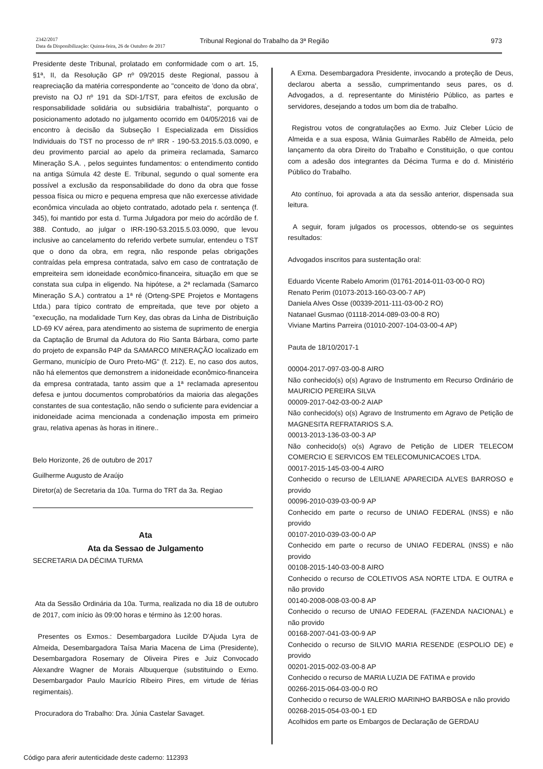2342/2017
Data da Disponibilização: Quinta-feira, 26 de Outubro de 2017
Tribunal Regional do Trabalho da 3ª Região
973
Presidente deste Tribunal, prolatado em conformidade com o art. 15, §1ª, II, da Resolução GP nº 09/2015 deste Regional, passou à reapreciação da matéria correspondente ao "conceito de 'dono da obra', previsto na OJ nº 191 da SDI-1/TST, para efeitos de exclusão de responsabilidade solidária ou subsidiária trabalhista", porquanto o posicionamento adotado no julgamento ocorrido em 04/05/2016 vai de encontro à decisão da Subseção I Especializada em Dissídios Individuais do TST no processo de nº IRR - 190-53.2015.5.03.0090, e deu provimento parcial ao apelo da primeira reclamada, Samarco Mineração S.A. , pelos seguintes fundamentos: o entendimento contido na antiga Súmula 42 deste E. Tribunal, segundo o qual somente era possível a exclusão da responsabilidade do dono da obra que fosse pessoa física ou micro e pequena empresa que não exercesse atividade econômica vinculada ao objeto contratado, adotado pela r. sentença (f. 345), foi mantido por esta d. Turma Julgadora por meio do acórdão de f. 388. Contudo, ao julgar o IRR-190-53.2015.5.03.0090, que levou inclusive ao cancelamento do referido verbete sumular, entendeu o TST que o dono da obra, em regra, não responde pelas obrigações contraídas pela empresa contratada, salvo em caso de contratação de empreiteira sem idoneidade econômico-financeira, situação em que se constata sua culpa in eligendo. Na hipótese, a 2ª reclamada (Samarco Mineração S.A.) contratou a 1ª ré (Orteng-SPE Projetos e Montagens Ltda.) para típico contrato de empreitada, que teve por objeto a "execução, na modalidade Turn Key, das obras da Linha de Distribuição LD-69 KV aérea, para atendimento ao sistema de suprimento de energia da Captação de Brumal da Adutora do Rio Santa Bárbara, como parte do projeto de expansão P4P da SAMARCO MINERAÇÃO localizado em Germano, município de Ouro Preto-MG" (f. 212). E, no caso dos autos, não há elementos que demonstrem a inidoneidade econômico-financeira da empresa contratada, tanto assim que a 1ª reclamada apresentou defesa e juntou documentos comprobatórios da maioria das alegações constantes de sua contestação, não sendo o suficiente para evidenciar a inidoneidade acima mencionada a condenação imposta em primeiro grau, relativa apenas às horas in itinere..
Belo Horizonte, 26 de outubro de 2017
Guilherme Augusto de Araújo
Diretor(a) de Secretaria da 10a. Turma do TRT da 3a. Regiao
Ata
Ata da Sessao de Julgamento
SECRETARIA DA DÉCIMA TURMA
Ata da Sessão Ordinária da 10a. Turma, realizada no dia 18 de outubro de 2017, com início às 09:00 horas e término às 12:00 horas.
Presentes os Exmos.: Desembargadora Lucilde D'Ajuda Lyra de Almeida, Desembargadora Taísa Maria Macena de Lima (Presidente), Desembargadora Rosemary de Oliveira Pires e Juiz Convocado Alexandre Wagner de Morais Albuquerque (substituindo o Exmo. Desembargador Paulo Maurício Ribeiro Pires, em virtude de férias regimentais).
Procuradora do Trabalho: Dra. Júnia Castelar Savaget.
A Exma. Desembargadora Presidente, invocando a proteção de Deus, declarou aberta a sessão, cumprimentando seus pares, os d. Advogados, a d. representante do Ministério Público, as partes e servidores, desejando a todos um bom dia de trabalho.
Registrou votos de congratulações ao Exmo. Juiz Cleber Lúcio de Almeida e a sua esposa, Wânia Guimarães Rabêllo de Almeida, pelo lançamento da obra Direito do Trabalho e Constituição, o que contou com a adesão dos integrantes da Décima Turma e do d. Ministério Público do Trabalho.
Ato contínuo, foi aprovada a ata da sessão anterior, dispensada sua leitura.
A seguir, foram julgados os processos, obtendo-se os seguintes resultados:
Advogados inscritos para sustentação oral:
Eduardo Vicente Rabelo Amorim (01761-2014-011-03-00-0 RO)
Renato Perim (01073-2013-160-03-00-7 AP)
Daniela Alves Osse (00339-2011-111-03-00-2 RO)
Natanael Gusmao (01118-2014-089-03-00-8 RO)
Viviane Martins Parreira (01010-2007-104-03-00-4 AP)
Pauta de 18/10/2017-1
00004-2017-097-03-00-8 AIRO
Não conhecido(s) o(s) Agravo de Instrumento em Recurso Ordinário de MAURICIO PEREIRA SILVA
00009-2017-042-03-00-2 AIAP
Não conhecido(s) o(s) Agravo de Instrumento em Agravo de Petição de MAGNESITA REFRATARIOS S.A.
00013-2013-136-03-00-3 AP
Não conhecido(s) o(s) Agravo de Petição de LIDER TELECOM COMERCIO E SERVICOS EM TELECOMUNICACOES LTDA.
00017-2015-145-03-00-4 AIRO
Conhecido o recurso de LEILIANE APARECIDA ALVES BARROSO e provido
00096-2010-039-03-00-9 AP
Conhecido em parte o recurso de UNIAO FEDERAL (INSS) e não provido
00107-2010-039-03-00-0 AP
Conhecido em parte o recurso de UNIAO FEDERAL (INSS) e não provido
00108-2015-140-03-00-8 AIRO
Conhecido o recurso de COLETIVOS ASA NORTE LTDA. E OUTRA e não provido
00140-2008-008-03-00-8 AP
Conhecido o recurso de UNIAO FEDERAL (FAZENDA NACIONAL) e não provido
00168-2007-041-03-00-9 AP
Conhecido o recurso de SILVIO MARIA RESENDE (ESPOLIO DE) e provido
00201-2015-002-03-00-8 AP
Conhecido o recurso de MARIA LUZIA DE FATIMA e provido
00266-2015-064-03-00-0 RO
Conhecido o recurso de WALERIO MARINHO BARBOSA e não provido
00268-2015-054-03-00-1 ED
Acolhidos em parte os Embargos de Declaração de GERDAU
Código para aferir autenticidade deste caderno: 112393